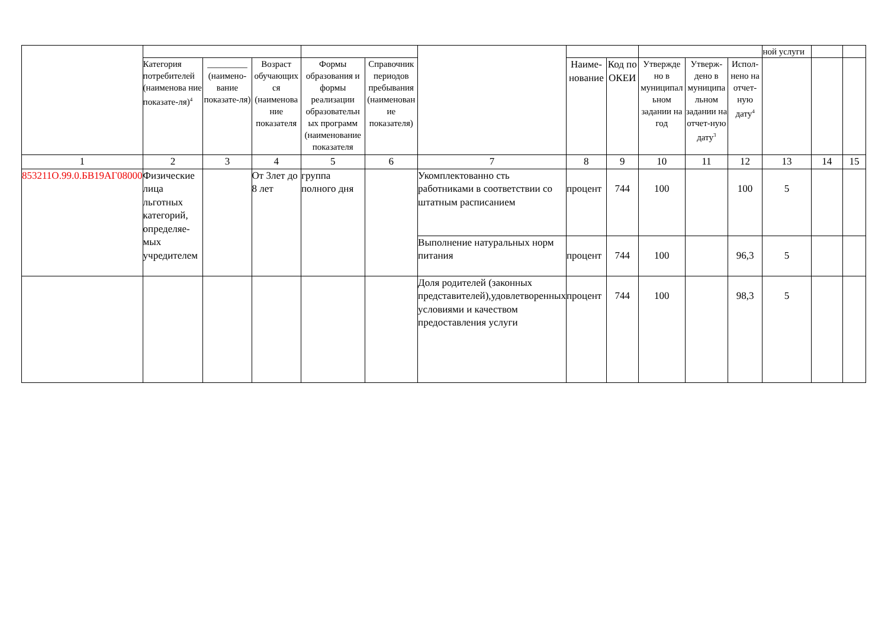| | | | | | | | | | | | | ной услуги | | |
| | Категория потребителей (наименова ние показате-ля)<sup>4</sup> | _________ (наимено-вание показате-ля) | Возраст обучающих ся (наименова ние показателя | Формы образования и формы реализации образовательн ых программ (наименование показателя | Справочник периодов пребывания (наименован ие показателя) | | Наиме-нование | Код по ОКЕИ | Утвержде но в муниципал ьном задании на год | Утверж-дено в муниципа льном задании на отчет-ную дату<sup>3</sup> | Испол-нено на отчет-ную дату<sup>4</sup> | | | |
| 1 | 2 | 3 | 4 | 5 | 6 | 7 | 8 | 9 | 10 | 11 | 12 | 13 | 14 | 15 |
| 853211О.99.0.БВ19АГ08000 | Физические лица льготных категорий, определяе-мых учредителем | | От 3лет до 8 лет | группа полного дня | | Укомплектованно сть работниками в соответствии со штатным расписанием | процент | 744 | 100 | | 100 | 5 | | |
| | | | | | | Выполнение натуральных норм питания | процент | 744 | 100 | | 96,3 | 5 | | |
| | | | | | | Доля родителей (законных представителей),удовлетворенных условиями и качеством предоставления услуги | процент | 744 | 100 | | 98,3 | 5 | | |